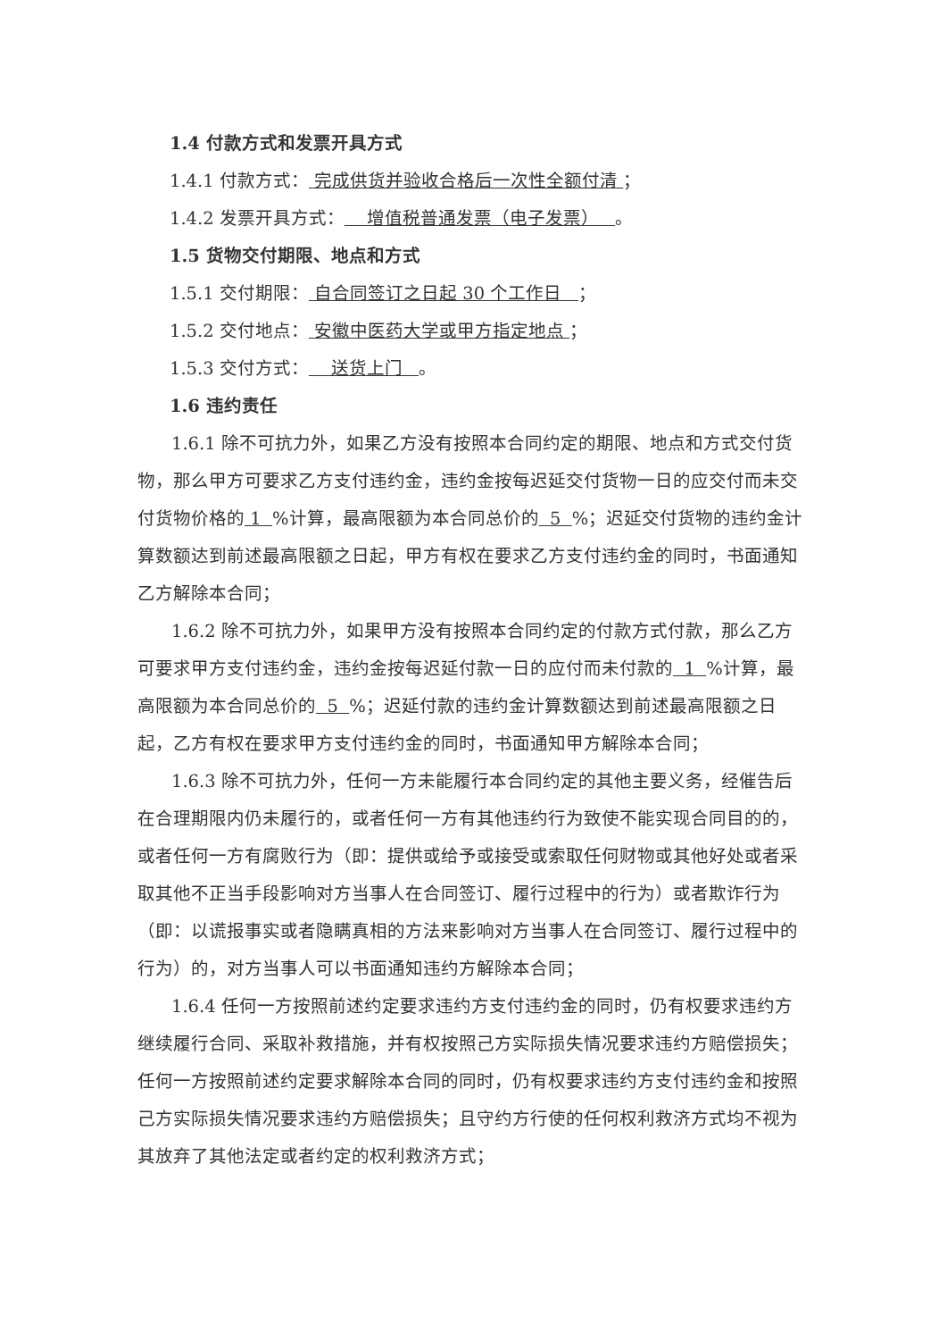1.4 付款方式和发票开具方式
1.4.1 付款方式： 完成供货并验收合格后一次性全额付清 ；
1.4.2 发票开具方式： 增值税普通发票（电子发票） 。
1.5 货物交付期限、地点和方式
1.5.1 交付期限： 自合同签订之日起 30 个工作日 ；
1.5.2 交付地点： 安徽中医药大学或甲方指定地点 ；
1.5.3 交付方式： 送货上门 。
1.6 违约责任
1.6.1 除不可抗力外，如果乙方没有按照本合同约定的期限、地点和方式交付货物，那么甲方可要求乙方支付违约金，违约金按每迟延交付货物一日的应交付而未交付货物价格的 1 %计算，最高限额为本合同总价的 5 %；迟延交付货物的违约金计算数额达到前述最高限额之日起，甲方有权在要求乙方支付违约金的同时，书面通知乙方解除本合同；
1.6.2 除不可抗力外，如果甲方没有按照本合同约定的付款方式付款，那么乙方可要求甲方支付违约金，违约金按每迟延付款一日的应付而未付款的 1 %计算，最高限额为本合同总价的 5 %；迟延付款的违约金计算数额达到前述最高限额之日起，乙方有权在要求甲方支付违约金的同时，书面通知甲方解除本合同；
1.6.3 除不可抗力外，任何一方未能履行本合同约定的其他主要义务，经催告后在合理期限内仍未履行的，或者任何一方有其他违约行为致使不能实现合同目的的，或者任何一方有腐败行为（即：提供或给予或接受或索取任何财物或其他好处或者采取其他不正当手段影响对方当事人在合同签订、履行过程中的行为）或者欺诈行为（即：以谎报事实或者隐瞒真相的方法来影响对方当事人在合同签订、履行过程中的行为）的，对方当事人可以书面通知违约方解除本合同；
1.6.4 任何一方按照前述约定要求违约方支付违约金的同时，仍有权要求违约方继续履行合同、采取补救措施，并有权按照己方实际损失情况要求违约方赔偿损失；任何一方按照前述约定要求解除本合同的同时，仍有权要求违约方支付违约金和按照己方实际损失情况要求违约方赔偿损失；且守约方行使的任何权利救济方式均不视为其放弃了其他法定或者约定的权利救济方式；